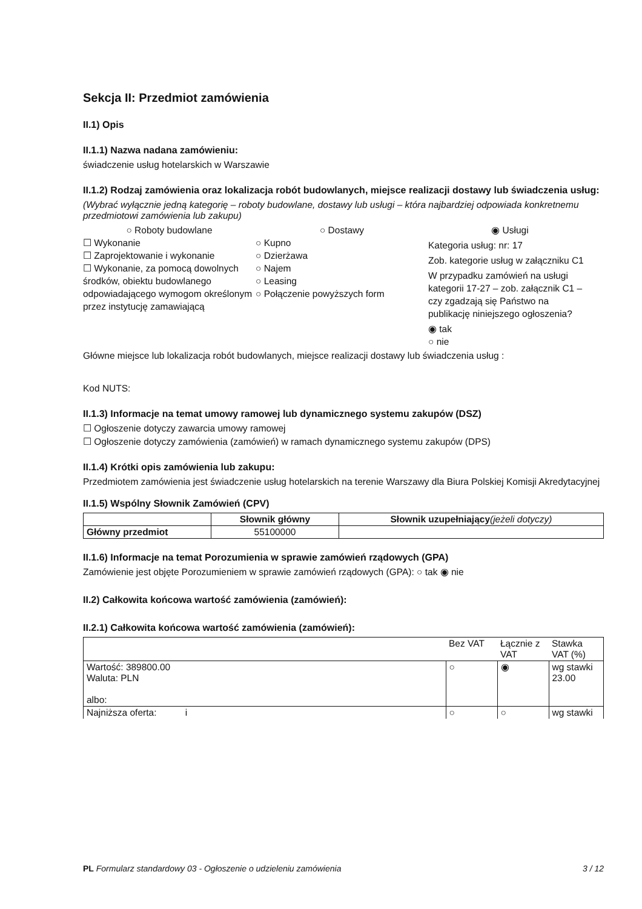Sekcja II: Przedmiot zamówienia
II.1) Opis
II.1.1) Nazwa nadana zamówieniu:
świadczenie usług hotelarskich w Warszawie
II.1.2) Rodzaj zamówienia oraz lokalizacja robót budowlanych, miejsce realizacji dostawy lub świadczenia usług:
(Wybrać wyłącznie jedną kategorię – roboty budowlane, dostawy lub usługi – która najbardziej odpowiada konkretnemu przedmiotowi zamówienia lub zakupu)
○ Roboty budowlane
☐ Wykonanie
☐ Zaprojektowanie i wykonanie
☐ Wykonanie, za pomocą dowolnych środków, obiektu budowlanego odpowiadającego wymogom określonym przez instytucję zamawiającą
○ Dostawy
○ Kupno
○ Dzierżawa
○ Najem
○ Leasing
○ Połączenie powyższych form
◉ Usługi
Kategoria usług: nr: 17
Zob. kategorie usług w załączniku C1
W przypadku zamówień na usługi kategorii 17-27 – zob. załącznik C1 – czy zgadzają się Państwo na publikację niniejszego ogłoszenia?
◉ tak
○ nie
Główne miejsce lub lokalizacja robót budowlanych, miejsce realizacji dostawy lub świadczenia usług :
Kod NUTS:
II.1.3) Informacje na temat umowy ramowej lub dynamicznego systemu zakupów (DSZ)
☐ Ogłoszenie dotyczy zawarcia umowy ramowej
☐ Ogłoszenie dotyczy zamówienia (zamówień) w ramach dynamicznego systemu zakupów (DPS)
II.1.4) Krótki opis zamówienia lub zakupu:
Przedmiotem zamówienia jest świadczenie usług hotelarskich na terenie Warszawy dla Biura Polskiej Komisji Akredytacyjnej
II.1.5) Wspólny Słownik Zamówień (CPV)
| | Słownik główny | Słownik uzupełniający (jeżeli dotyczy) |
| --- | --- | --- |
| Główny przedmiot | 55100000 | |
II.1.6) Informacje na temat Porozumienia w sprawie zamówień rządowych (GPA)
Zamówienie jest objęte Porozumieniem w sprawie zamówień rządowych (GPA): ○ tak ◉ nie
II.2) Całkowita końcowa wartość zamówienia (zamówień):
II.2.1) Całkowita końcowa wartość zamówienia (zamówień):
| | Bez VAT | Łącznie z VAT | Stawka VAT (%) |
| Wartość: 389800.00 Waluta: PLN albo: | ○ | ◉ | wg stawki 23.00 |
| Najniższa oferta: i | ○ | ○ | wg stawki |
PL Formularz standardowy 03 - Ogłoszenie o udzieleniu zamówienia 3 / 12